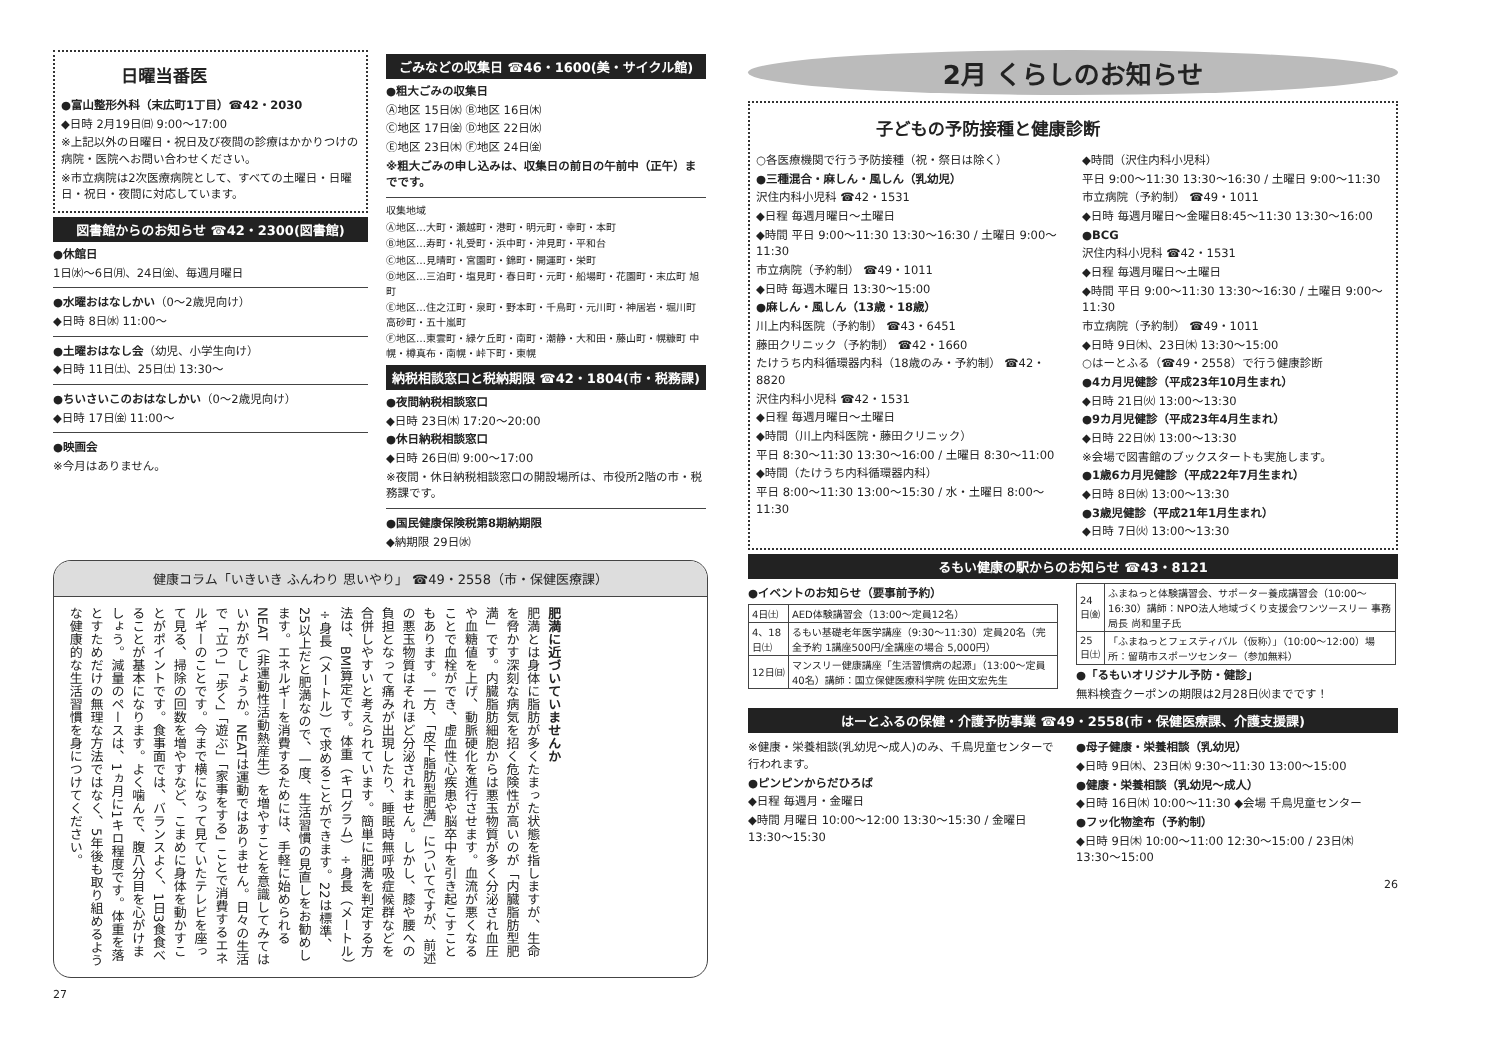日曜当番医
●富山整形外科（末広町1丁目）☎42・2030
◆日時 2月19日㈰ 9:00〜17:00
※上記以外の日曜日・祝日及び夜間の診療はかかりつけの病院・医院へお問い合わせください。
※市立病院は2次医療病院として、すべての土曜日・日曜日・祝日・夜間に対応しています。
図書館からのお知らせ ☎42・2300(図書館)
●休館日
1日㈬〜6日㈪、24日㈮、毎週月曜日
●水曜おはなしかい（0〜2歳児向け）
◆日時 8日㈬ 11:00〜
●土曜おはなし会（幼児、小学生向け）
◆日時 11日㈯、25日㈯ 13:30〜
●ちいさいこのおはなしかい（0〜2歳児向け）
◆日時 17日㈮ 11:00〜
●映画会
※今月はありません。
ごみなどの収集日 ☎46・1600(美・サイクル館)
●粗大ごみの収集日
Ⓐ地区 15日㈬ Ⓑ地区 16日㈭
Ⓒ地区 17日㈮ Ⓓ地区 22日㈬
Ⓔ地区 23日㈭ Ⓕ地区 24日㈮
※粗大ごみの申し込みは、収集日の前日の午前中（正午）までです。
収集地域
Ⓐ地区…大町・瀬越町・港町・明元町・幸町・本町
Ⓑ地区…寿町・礼受町・浜中町・沖見町・平和台
Ⓒ地区…見晴町・宮園町・錦町・開運町・栄町
Ⓓ地区…三泊町・塩見町・春日町・元町・船場町・花園町・末広町 旭町
Ⓔ地区…住之江町・泉町・野本町・千鳥町・元川町・神居岩・堀川町 高砂町・五十嵐町
Ⓕ地区…東雲町・緑ケ丘町・南町・潮静・大和田・藤山町・幌糠町 中幌・樽真布・南幌・峠下町・東幌
納税相談窓口と税納期限 ☎42・1804(市・税務課)
●夜間納税相談窓口
◆日時 23日㈭ 17:20〜20:00
●休日納税相談窓口
◆日時 26日㈰ 9:00〜17:00
※夜間・休日納税相談窓口の開設場所は、市役所2階の市・税務課です。
●国民健康保険税第8期納期限
◆納期限 29日㈬
健康コラム「いきいき ふんわり 思いやり」 ☎49・2558（市・保健医療課）
肥満に近づいていませんか
肥満とは身体に脂肪が多くたまった状態を指しますが、生命を脅かす深刻な病気を招く危険性が高いのが「内臓脂肪型肥満」です。内臓脂肪細胞からは悪玉物質が多く分泌され血圧や血糖値を上げ、動脈硬化を進行させます。血流が悪くなることで血栓ができ、虚血性心疾患や脳卒中を引き起こすこともあります。一方、「皮下脂肪型肥満」についてですが、前述の悪玉物質はそれほど分泌されません。しかし、膝や腰への負担となって痛みが出現したり、睡眠時無呼吸症候群などを合併しやすいと考えられています。簡単に肥満を判定する方法は、BMI算定です。体重（キログラム）÷身長（メートル）÷身長（メートル）で求めることができます。22は標準、25以上だと肥満なので、一度、生活習慣の見直しをお勧めします。エネルギーを消費するためには、手軽に始められるNEAT（非運動性活動熱産生）を増やすことを意識してみてはいかがでしょうか。NEATは運動ではありません。日々の生活で「立つ」「歩く」「遊ぶ」「家事をする」ことで消費するエネルギーのことです。今まで横になって見ていたテレビを座って見る、掃除の回数を増やすなど、こまめに身体を動かすことがポイントです。食事面では、バランスよく、1日3食食べることが基本になります。よく噛んで、腹八分目を心がけましょう。減量のペースは、1ヵ月に1キロ程度です。体重を落とすためだけの無理な方法ではなく、5年後も取り組めるような健康的な生活習慣を身につけてください。
27
2月 くらしのお知らせ
子どもの予防接種と健康診断
○各医療機関で行う予防接種（祝・祭日は除く）
●三種混合・麻しん・風しん（乳幼児）
沢住内科小児科 ☎42・1531
◆日程 毎週月曜日〜土曜日
◆時間 平日 9:00〜11:30 13:30〜16:30 / 土曜日 9:00〜11:30
市立病院（予約制） ☎49・1011
◆日時 毎週木曜日 13:30〜15:00
●麻しん・風しん（13歳・18歳）
川上内科医院（予約制） ☎43・6451
藤田クリニック（予約制） ☎42・1660
たけうち内科循環器内科（18歳のみ・予約制） ☎42・8820
沢住内科小児科 ☎42・1531
◆日程 毎週月曜日〜土曜日
◆時間（川上内科医院・藤田クリニック）
平日 8:30〜11:30 13:30〜16:00 / 土曜日 8:30〜11:00
◆時間（たけうち内科循環器内科）
平日 8:00〜11:30 13:00〜15:30 / 水・土曜日 8:00〜11:30
◆時間（沢住内科小児科）
平日 9:00〜11:30 13:30〜16:30 / 土曜日 9:00〜11:30
市立病院（予約制） ☎49・1011
◆日時 毎週月曜日〜金曜日8:45〜11:30 13:30〜16:00
●BCG
沢住内科小児科 ☎42・1531
◆日程 毎週月曜日〜土曜日
◆時間 平日 9:00〜11:30 13:30〜16:30 / 土曜日 9:00〜11:30
市立病院（予約制） ☎49・1011
◆日時 9日㈭、23日㈭ 13:30〜15:00
○はーとふる（☎49・2558）で行う健康診断
●4カ月児健診（平成23年10月生まれ）
◆日時 21日㈫ 13:00〜13:30
●9カ月児健診（平成23年4月生まれ）
◆日時 22日㈬ 13:00〜13:30
※会場で図書館のブックスタートも実施します。
●1歳6カ月児健診（平成22年7月生まれ）
◆日時 8日㈬ 13:00〜13:30
●3歳児健診（平成21年1月生まれ）
◆日時 7日㈫ 13:00〜13:30
るもい健康の駅からのお知らせ ☎43・8121
●イベントのお知らせ（要事前予約）
| 4日㈯ | AED体験講習会（13:00〜定員12名） |
| 4、18日㈯ | るもい基礎老年医学講座（9:30〜11:30）定員20名（完全予約 1講座500円/全講座の場合 5,000円） |
| 12日㈰ | マンスリー健康講座「生活習慣病の起源」（13:00〜定員40名）講師：国立保健医療科学院 佐田文宏先生 |
| 24日㈮ | ふまねっと体験講習会、サポーター養成講習会（10:00〜16:30）講師：NPO法人地域づくり支援会ワンツースリー 事務局長 尚和里子氏 |
| 25日㈯ | 「ふまねっとフェスティバル（仮称）」（10:00〜12:00）場所：留萌市スポーツセンター（参加無料） |
●「るもいオリジナル予防・健診」
無料検査クーポンの期限は2月28日㈫までです！
はーとふるの保健・介護予防事業 ☎49・2558(市・保健医療課、介護支援課)
※健康・栄養相談(乳幼児〜成人)のみ、千鳥児童センターで行われます。
●ピンピンからだひろば
◆日程 毎週月・金曜日
◆時間 月曜日 10:00〜12:00 13:30〜15:30 / 金曜日 13:30〜15:30
●母子健康・栄養相談（乳幼児）
◆日時 9日㈭、23日㈭ 9:30〜11:30 13:00〜15:00
●健康・栄養相談（乳幼児〜成人）
◆日時 16日㈭ 10:00〜11:30 ◆会場 千鳥児童センター
●フッ化物塗布（予約制）
◆日時 9日㈭ 10:00〜11:00 12:30〜15:00 / 23日㈭ 13:30〜15:00
26